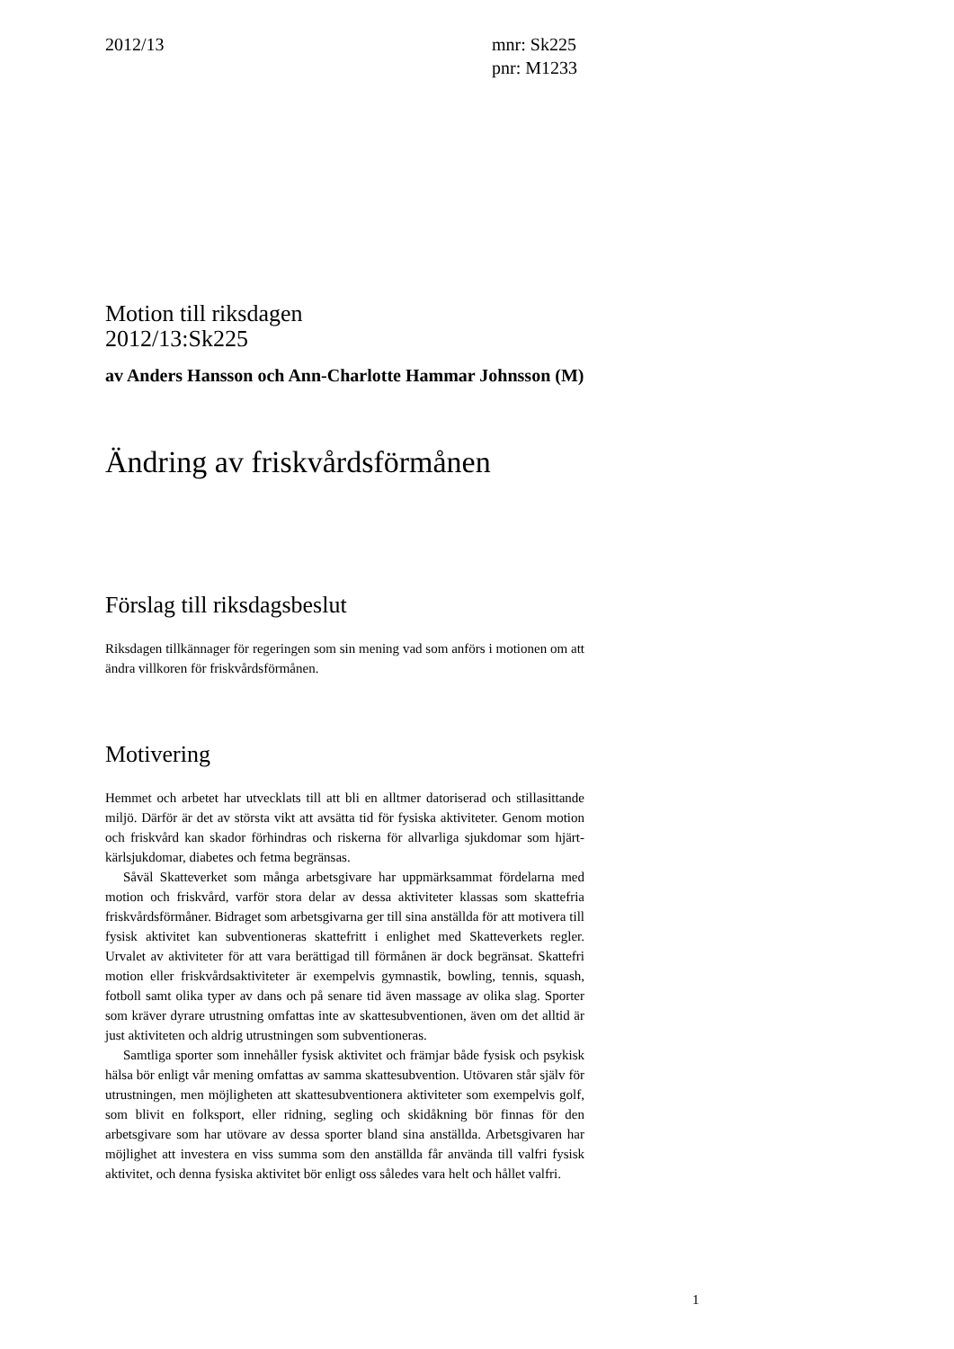2012/13 mnr: Sk225
pnr: M1233
Motion till riksdagen
2012/13:Sk225
av Anders Hansson och Ann-Charlotte Hammar Johnsson (M)
Ändring av friskvårdsförmånen
Förslag till riksdagsbeslut
Riksdagen tillkännager för regeringen som sin mening vad som anförs i motionen om att ändra villkoren för friskvårdsförmånen.
Motivering
Hemmet och arbetet har utvecklats till att bli en alltmer datoriserad och stillasittande miljö. Därför är det av största vikt att avsätta tid för fysiska aktiviteter. Genom motion och friskvård kan skador förhindras och riskerna för allvarliga sjukdomar som hjärt-kärlsjukdomar, diabetes och fetma begränsas.
Såväl Skatteverket som många arbetsgivare har uppmärksammat fördelarna med motion och friskvård, varför stora delar av dessa aktiviteter klassas som skattefria friskvårdsförmåner. Bidraget som arbetsgivarna ger till sina anställda för att motivera till fysisk aktivitet kan subventioneras skattefritt i enlighet med Skatteverkets regler. Urvalet av aktiviteter för att vara berättigad till förmånen är dock begränsat. Skattefri motion eller friskvårdsaktiviteter är exempelvis gymnastik, bowling, tennis, squash, fotboll samt olika typer av dans och på senare tid även massage av olika slag. Sporter som kräver dyrare utrustning omfattas inte av skattesubventionen, även om det alltid är just aktiviteten och aldrig utrustningen som subventioneras.
Samtliga sporter som innehåller fysisk aktivitet och främjar både fysisk och psykisk hälsa bör enligt vår mening omfattas av samma skattesubvention. Utövaren står själv för utrustningen, men möjligheten att skattesubventionera aktiviteter som exempelvis golf, som blivit en folksport, eller ridning, segling och skidåkning bör finnas för den arbetsgivare som har utövare av dessa sporter bland sina anställda. Arbetsgivaren har möjlighet att investera en viss summa som den anställda får använda till valfri fysisk aktivitet, och denna fysiska aktivitet bör enligt oss således vara helt och hållet valfri.
1